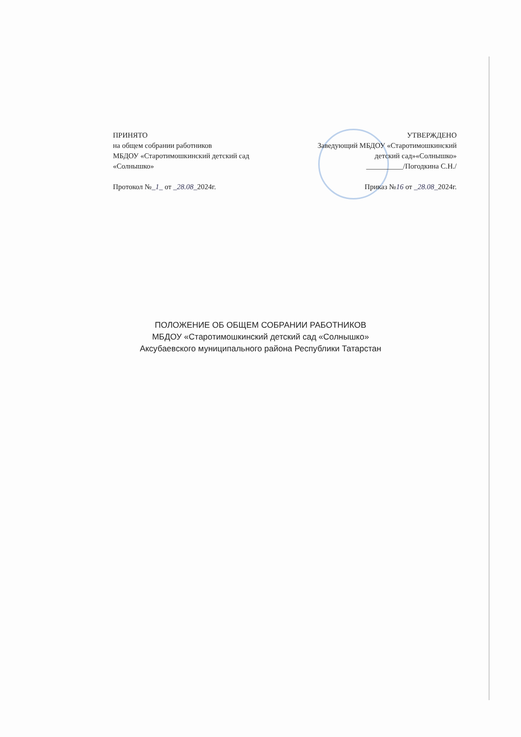ПРИНЯТО
на общем собрании работников
МБДОУ «Старотимошкинский детский сад
«Солнышко»
Протокол №_1_ от _28.08_2024г.
УТВЕРЖДЕНО
Заведующий МБДОУ «Старотимошкинский
детский сад»«Солнышко»
__________/Погодкина С.Н./
Приказ №16 от _28.08_2024г.
ПОЛОЖЕНИЕ ОБ ОБЩЕМ СОБРАНИИ РАБОТНИКОВ
МБДОУ «Старотимошкинский детский сад «Солнышко»
Аксубаевского муниципального района Республики Татарстан